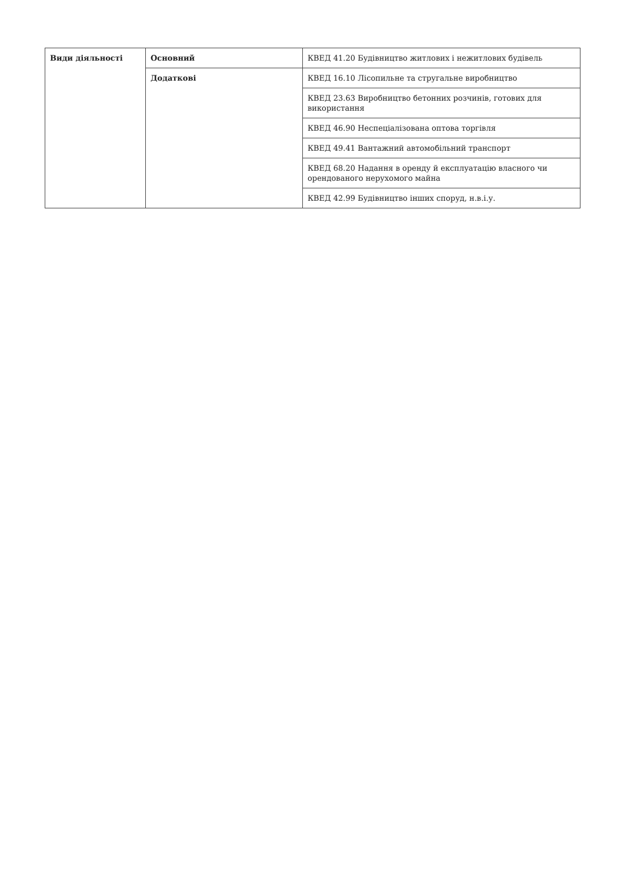| Види діяльності | Основний | КВЕД 41.20 Будівництво житлових і нежитлових будівель |
| | Додаткові | КВЕД 16.10 Лісопильне та стругальне виробництво |
| | | КВЕД 23.63 Виробництво бетонних розчинів, готових для використання |
| | | КВЕД 46.90 Неспеціалізована оптова торгівля |
| | | КВЕД 49.41 Вантажний автомобільний транспорт |
| | | КВЕД 68.20 Надання в оренду й експлуатацію власного чи орендованого нерухомого майна |
| | | КВЕД 42.99 Будівництво інших споруд, н.в.і.у. |